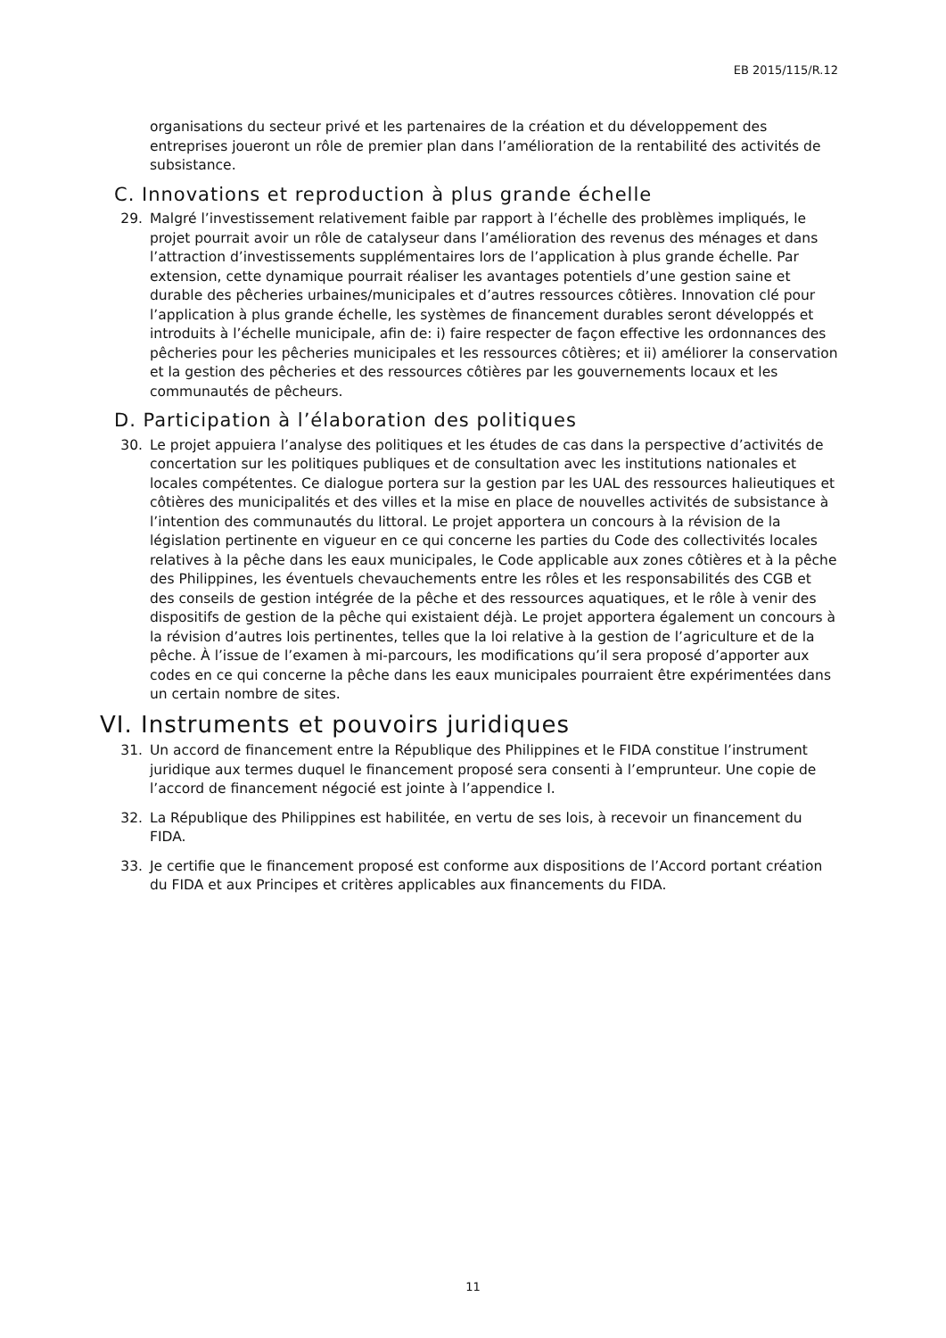EB 2015/115/R.12
organisations du secteur privé et les partenaires de la création et du développement des entreprises joueront un rôle de premier plan dans l’amélioration de la rentabilité des activités de subsistance.
C. Innovations et reproduction à plus grande échelle
29. Malgré l’investissement relativement faible par rapport à l’échelle des problèmes impliqués, le projet pourrait avoir un rôle de catalyseur dans l’amélioration des revenus des ménages et dans l’attraction d’investissements supplémentaires lors de l’application à plus grande échelle. Par extension, cette dynamique pourrait réaliser les avantages potentiels d’une gestion saine et durable des pêcheries urbaines/municipales et d’autres ressources côtières. Innovation clé pour l’application à plus grande échelle, les systèmes de financement durables seront développés et introduits à l’échelle municipale, afin de: i) faire respecter de façon effective les ordonnances des pêcheries pour les pêcheries municipales et les ressources côtières; et ii) améliorer la conservation et la gestion des pêcheries et des ressources côtières par les gouvernements locaux et les communautés de pêcheurs.
D. Participation à l’élaboration des politiques
30. Le projet appuiera l’analyse des politiques et les études de cas dans la perspective d’activités de concertation sur les politiques publiques et de consultation avec les institutions nationales et locales compétentes. Ce dialogue portera sur la gestion par les UAL des ressources halieutiques et côtières des municipalités et des villes et la mise en place de nouvelles activités de subsistance à l’intention des communautés du littoral. Le projet apportera un concours à la révision de la législation pertinente en vigueur en ce qui concerne les parties du Code des collectivités locales relatives à la pêche dans les eaux municipales, le Code applicable aux zones côtières et à la pêche des Philippines, les éventuels chevauchements entre les rôles et les responsabilités des CGB et des conseils de gestion intégrée de la pêche et des ressources aquatiques, et le rôle à venir des dispositifs de gestion de la pêche qui existaient déjà. Le projet apportera également un concours à la révision d’autres lois pertinentes, telles que la loi relative à la gestion de l’agriculture et de la pêche. À l’issue de l’examen à mi-parcours, les modifications qu’il sera proposé d’apporter aux codes en ce qui concerne la pêche dans les eaux municipales pourraient être expérimentées dans un certain nombre de sites.
VI. Instruments et pouvoirs juridiques
31. Un accord de financement entre la République des Philippines et le FIDA constitue l’instrument juridique aux termes duquel le financement proposé sera consenti à l’emprunteur. Une copie de l’accord de financement négocié est jointe à l’appendice I.
32. La République des Philippines est habilitée, en vertu de ses lois, à recevoir un financement du FIDA.
33. Je certifie que le financement proposé est conforme aux dispositions de l’Accord portant création du FIDA et aux Principes et critères applicables aux financements du FIDA.
11